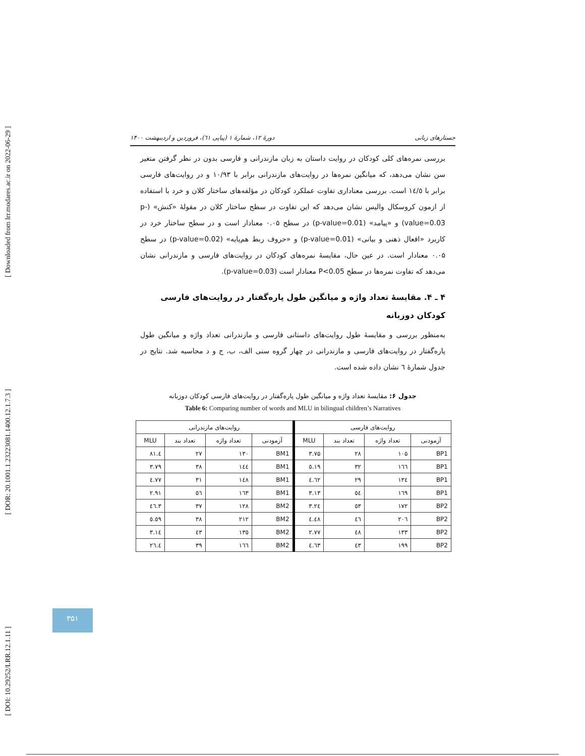[ DOI: 10.29252/LRR.12.1.11 ] [ DOR: 20.1001.1.23223081.1400.12.1.7.3 ] [ Downloaded from lrr.modares.ac.ir on 2022-06-29 ]
جستارهای زبانی دورهٔ ۱۲، شمارهٔ ۱ (پیاپی ٦١)، فروردین و اردیبهشت ۱۴۰۰
بررسی نمره‌های کلی کودکان در روایت داستان به زبان مازندرانی و فارسی بدون در نظر گرفتن متغیر سن نشان می‌دهد، که میانگین نمره‌ها در روایت‌های مازندرانی برابر با ۱۰/۹۳ و در روایت‌های فارسی برابر با ١٤/٥ است. بررسی معناداری تفاوت عملکرد کودکان در مؤلفه‌های ساختار کلان و خرد با استفاده از ازمون کروسکال والیس نشان می‌دهد که این تفاوت در سطح ساختار کلان در مقولهٔ «کنش» (p-value=0.03) و «پیامد» (p-value=0.01) در سطح ۰.۰۵ معنادار است و در سطح ساختار خرد در کاربرد «افعال ذهنی و بیانی» (p-value=0.01) و «حروف ربط هم‌پایه» (p-value=0.02) در سطح ۰.۰۵ معنادار است. در عین حال، مقایسهٔ نمره‌های کودکان در روایت‌های فارسی و مازندرانی نشان می‌دهد که تفاوت نمره‌ها در سطح P<0.05 معنادار است (p-value=0.03).
۴ ـ ۴. مقایسهٔ تعداد واژه و میانگین طول پاره‌گفتار در روایت‌های فارسی کودکان دوزبانه
به‌منظور بررسی و مقایسهٔ طول روایت‌های داستانی فارسی و مازندرانی تعداد واژه و میانگین طول پاره‌گفتار در روایت‌های فارسی و مازندرانی در چهار گروه سنی الف، ب، ج و د محاسبه شد. نتایج در جدول شمارهٔ ٦ نشان داده شده است.
جدول ۶: مقایسهٔ تعداد واژه و میانگین طول پاره‌گفتار در روایت‌های فارسی کودکان دوزبانه
Table 6: Comparing number of words and MLU in bilingual children’s Narratives
| روایت‌های فارسی | | | | روایت‌های مازندرانی | | | |
| --- | --- | --- | --- | --- | --- | --- | --- |
| آزمودنی | تعداد واژه | تعداد بند | MLU | آزمودنی | تعداد واژه | تعداد بند | MLU |
| BP1 | ۱۰۵ | ۲۸ | ۳.۷۵ | BM1 | ۱۳۰ | ۲۷ | ٤.۸۱ |
| BP1 | ١٦٦ | ۳۲ | ٥.١٩ | BM1 | ١٤٤ | ۳۸ | ۳.۷۹ |
| BP1 | ١٣٤ | ۲۹ | ٤.٦٢ | BM1 | ١٤٨ | ۳۱ | ٤.٧٧ |
| BP1 | ١٦٩ | ٥٤ | ۳.۱۳ | BM1 | ١٦٣ | ٥٦ | ۲.۹۱ |
| BP2 | ۱۷۲ | ٥٣ | ۳.۲٤ | BM2 | ۱۲۸ | ۳۷ | ۳.٤٦ |
| BP2 | ۲۰٦ | ٤٦ | ٤.٤٨ | BM2 | ۲۱۲ | ۳۸ | ٥.٥٩ |
| BP2 | ۱۳۳ | ٤٨ | ۲.۷۷ | BM2 | ۱۳٥ | ٤٣ | ۳.۱٤ |
| BP2 | ۱۹۹ | ٤٣ | ٤.٦٣ | BM2 | ١٦٦ | ۳۹ | ٤.۲٦ |
۳۵۱